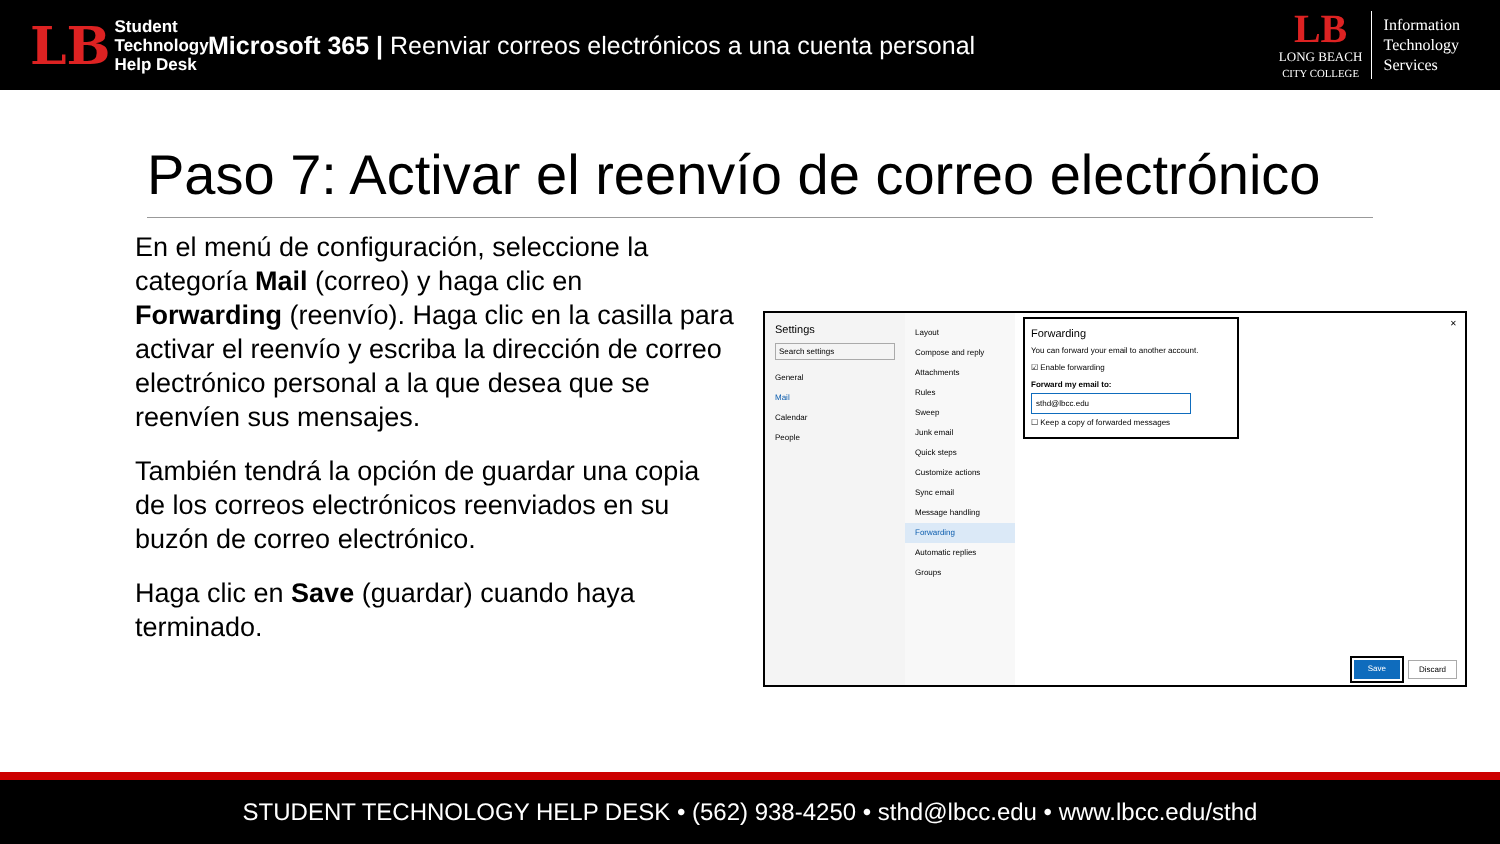LB Student
Technology
Help Desk
Microsoft 365 | Reenviar correos electrónicos a una cuenta personal
LB
LONG BEACH
CITY COLLEGE
Information
Technology
Services
Paso 7: Activar el reenvío de correo electrónico
En el menú de configuración, seleccione la categoría Mail (correo) y haga clic en Forwarding (reenvío). Haga clic en la casilla para activar el reenvío y escriba la dirección de correo electrónico personal a la que desea que se reenvíen sus mensajes.
También tendrá la opción de guardar una copia de los correos electrónicos reenviados en su buzón de correo electrónico.
Haga clic en Save (guardar) cuando haya terminado.
Settings
Search settings
General
Mail
Calendar
People
Layout
Compose and reply
Attachments
Rules
Sweep
Junk email
Quick steps
Customize actions
Sync email
Message handling
Forwarding
Automatic replies
Groups
Forwarding
You can forward your email to another account.
☑ Enable forwarding
Forward my email to:
sthd@lbcc.edu
☐ Keep a copy of forwarded messages
✕
Save Discard
STUDENT TECHNOLOGY HELP DESK • (562) 938-4250 • sthd@lbcc.edu • www.lbcc.edu/sthd